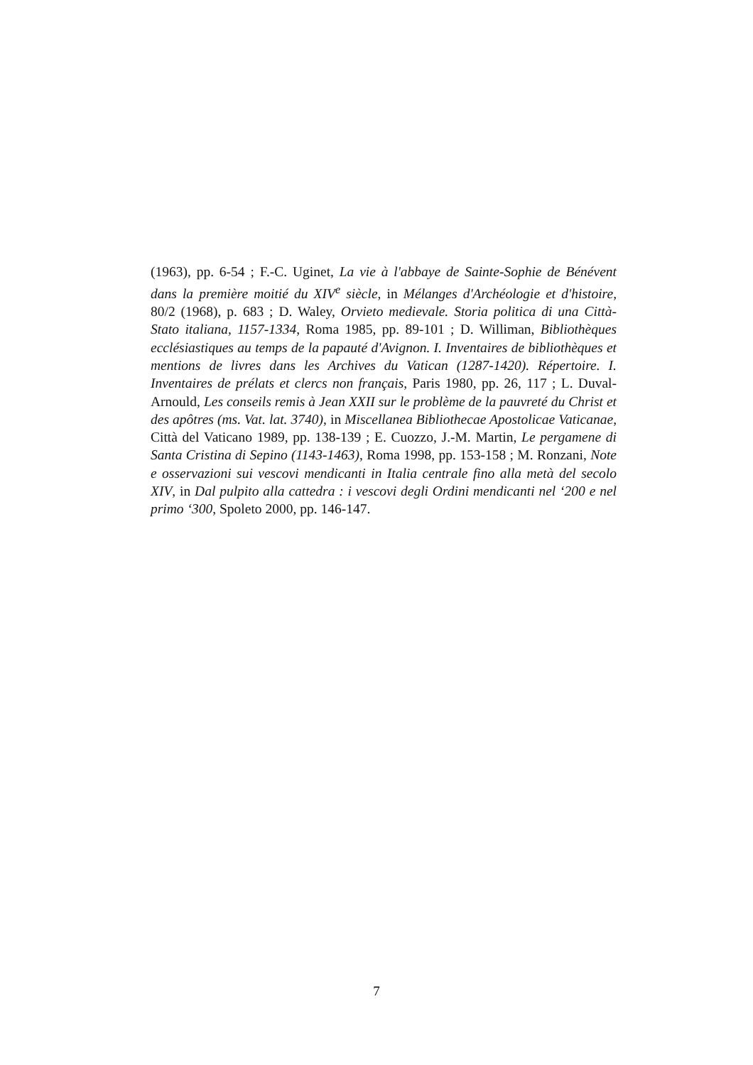(1963), pp. 6-54 ; F.-C. Uginet, La vie à l'abbaye de Sainte-Sophie de Bénévent dans la première moitié du XIV<sup>e</sup> siècle, in Mélanges d'Archéologie et d'histoire, 80/2 (1968), p. 683 ; D. Waley, Orvieto medievale. Storia politica di una Città-Stato italiana, 1157-1334, Roma 1985, pp. 89-101 ; D. Williman, Bibliothèques ecclésiastiques au temps de la papauté d'Avignon. I. Inventaires de bibliothèques et mentions de livres dans les Archives du Vatican (1287-1420). Répertoire. I. Inventaires de prélats et clercs non français, Paris 1980, pp. 26, 117 ; L. Duval-Arnould, Les conseils remis à Jean XXII sur le problème de la pauvreté du Christ et des apôtres (ms. Vat. lat. 3740), in Miscellanea Bibliothecae Apostolicae Vaticanae, Città del Vaticano 1989, pp. 138-139 ; E. Cuozzo, J.-M. Martin, Le pergamene di Santa Cristina di Sepino (1143-1463), Roma 1998, pp. 153-158 ; M. Ronzani, Note e osservazioni sui vescovi mendicanti in Italia centrale fino alla metà del secolo XIV, in Dal pulpito alla cattedra : i vescovi degli Ordini mendicanti nel ‘200 e nel primo ‘300, Spoleto 2000, pp. 146-147.
7